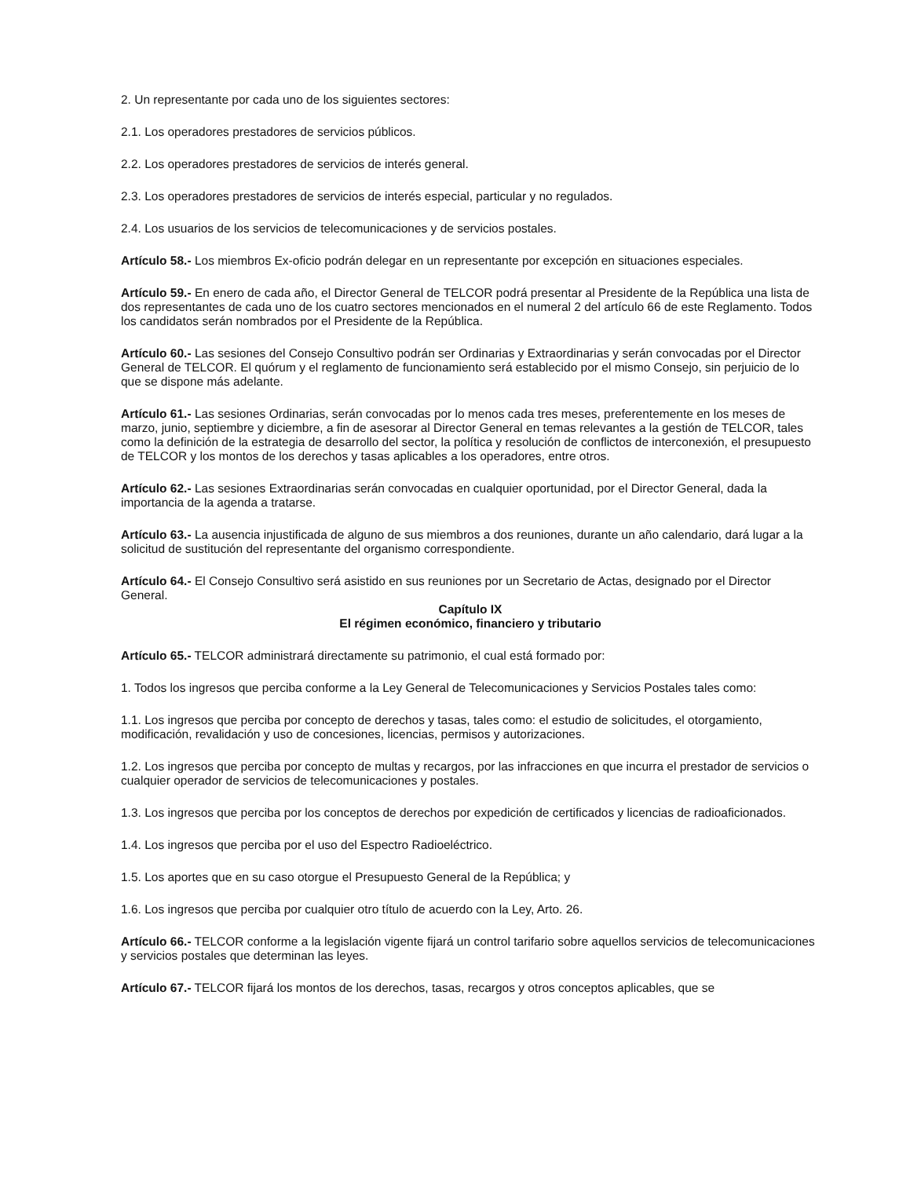2. Un representante por cada uno de los siguientes sectores:
2.1. Los operadores prestadores de servicios públicos.
2.2. Los operadores prestadores de servicios de interés general.
2.3. Los operadores prestadores de servicios de interés especial, particular y no regulados.
2.4. Los usuarios de los servicios de telecomunicaciones y de servicios postales.
Artículo 58.- Los miembros Ex-oficio podrán delegar en un representante por excepción en situaciones especiales.
Artículo 59.- En enero de cada año, el Director General de TELCOR podrá presentar al Presidente de la República una lista de dos representantes de cada uno de los cuatro sectores mencionados en el numeral 2 del artículo 66 de este Reglamento. Todos los candidatos serán nombrados por el Presidente de la República.
Artículo 60.- Las sesiones del Consejo Consultivo podrán ser Ordinarias y Extraordinarias y serán convocadas por el Director General de TELCOR. El quórum y el reglamento de funcionamiento será establecido por el mismo Consejo, sin perjuicio de lo que se dispone más adelante.
Artículo 61.- Las sesiones Ordinarias, serán convocadas por lo menos cada tres meses, preferentemente en los meses de marzo, junio, septiembre y diciembre, a fin de asesorar al Director General en temas relevantes a la gestión de TELCOR, tales como la definición de la estrategia de desarrollo del sector, la política y resolución de conflictos de interconexión, el presupuesto de TELCOR y los montos de los derechos y tasas aplicables a los operadores, entre otros.
Artículo 62.- Las sesiones Extraordinarias serán convocadas en cualquier oportunidad, por el Director General, dada la importancia de la agenda a tratarse.
Artículo 63.- La ausencia injustificada de alguno de sus miembros a dos reuniones, durante un año calendario, dará lugar a la solicitud de sustitución del representante del organismo correspondiente.
Artículo 64.- El Consejo Consultivo será asistido en sus reuniones por un Secretario de Actas, designado por el Director General.
Capítulo IX
El régimen económico, financiero y tributario
Artículo 65.- TELCOR administrará directamente su patrimonio, el cual está formado por:
1. Todos los ingresos que perciba conforme a la Ley General de Telecomunicaciones y Servicios Postales tales como:
1.1. Los ingresos que perciba por concepto de derechos y tasas, tales como: el estudio de solicitudes, el otorgamiento, modificación, revalidación y uso de concesiones, licencias, permisos y autorizaciones.
1.2. Los ingresos que perciba por concepto de multas y recargos, por las infracciones en que incurra el prestador de servicios o cualquier operador de servicios de telecomunicaciones y postales.
1.3. Los ingresos que perciba por los conceptos de derechos por expedición de certificados y licencias de radioaficionados.
1.4. Los ingresos que perciba por el uso del Espectro Radioeléctrico.
1.5. Los aportes que en su caso otorgue el Presupuesto General de la República; y
1.6. Los ingresos que perciba por cualquier otro título de acuerdo con la Ley, Arto. 26.
Artículo 66.- TELCOR conforme a la legislación vigente fijará un control tarifario sobre aquellos servicios de telecomunicaciones y servicios postales que determinan las leyes.
Artículo 67.- TELCOR fijará los montos de los derechos, tasas, recargos y otros conceptos aplicables, que se